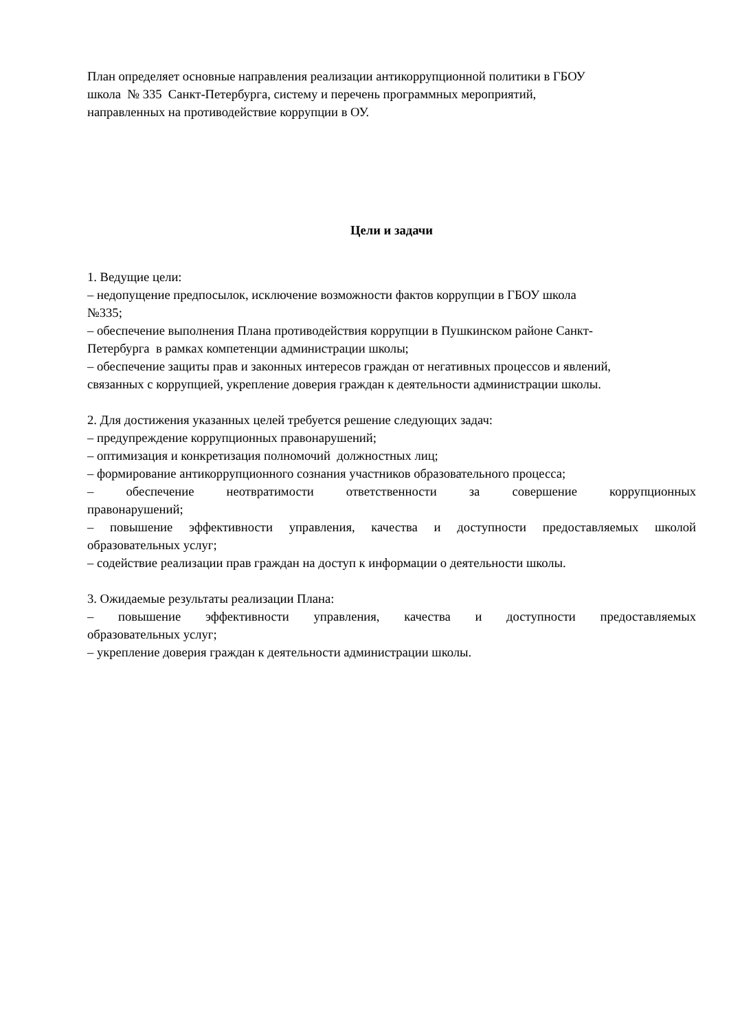План определяет основные направления реализации антикоррупционной политики в ГБОУ
школа № 335 Санкт-Петербурга, систему и перечень программных мероприятий,
направленных на противодействие коррупции в ОУ.
Цели и задачи
1. Ведущие цели:
– недопущение предпосылок, исключение возможности фактов коррупции в ГБОУ школа
№335;
– обеспечение выполнения Плана противодействия коррупции в Пушкинском районе Санкт-
Петербурга в рамках компетенции администрации школы;
– обеспечение защиты прав и законных интересов граждан от негативных процессов и явлений,
связанных с коррупцией, укрепление доверия граждан к деятельности администрации школы.
2. Для достижения указанных целей требуется решение следующих задач:
– предупреждение коррупционных правонарушений;
– оптимизация и конкретизация полномочий должностных лиц;
– формирование антикоррупционного сознания участников образовательного процесса;
– обеспечение неотвратимости ответственности за совершение коррупционных
правонарушений;
– повышение эффективности управления, качества и доступности предоставляемых школой
образовательных услуг;
– содействие реализации прав граждан на доступ к информации о деятельности школы.
3. Ожидаемые результаты реализации Плана:
– повышение эффективности управления, качества и доступности предоставляемых
образовательных услуг;
– укрепление доверия граждан к деятельности администрации школы.